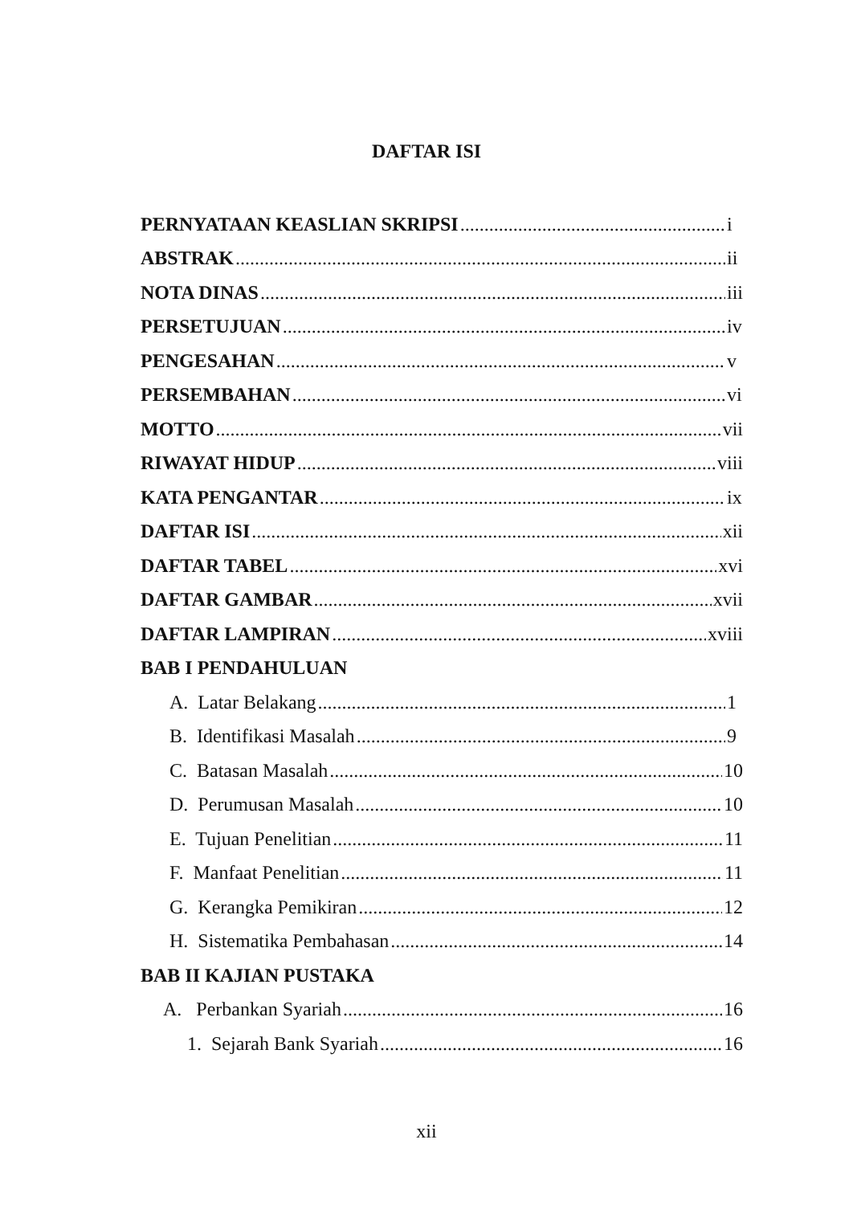DAFTAR ISI
PERNYATAAN KEASLIAN SKRIPSI i
ABSTRAK ii
NOTA DINAS iii
PERSETUJUAN iv
PENGESAHAN v
PERSEMBAHAN vi
MOTTO vii
RIWAYAT HIDUP viii
KATA PENGANTAR ix
DAFTAR ISI xii
DAFTAR TABEL xvi
DAFTAR GAMBAR xvii
DAFTAR LAMPIRAN xviii
BAB I PENDAHULUAN
A. Latar Belakang 1
B. Identifikasi Masalah 9
C. Batasan Masalah 10
D. Perumusan Masalah 10
E. Tujuan Penelitian 11
F. Manfaat Penelitian 11
G. Kerangka Pemikiran 12
H. Sistematika Pembahasan 14
BAB II KAJIAN PUSTAKA
A. Perbankan Syariah 16
1. Sejarah Bank Syariah 16
xii